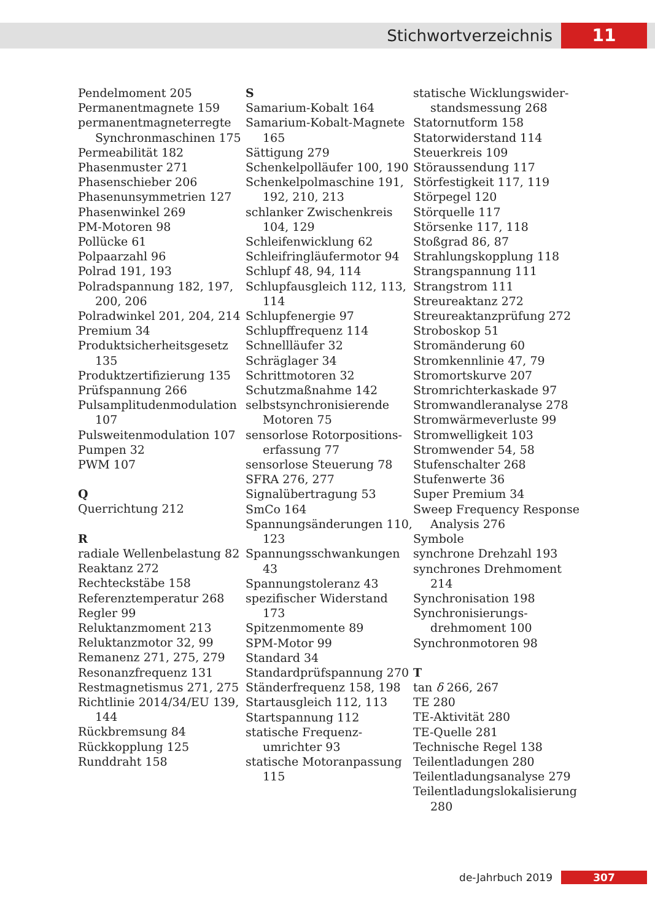Stichwortverzeichnis 11
Pendelmoment 205
Permanentmagnete 159
permanentmagneterregte Synchronmaschinen 175
Permeabilität 182
Phasenmuster 271
Phasenschieber 206
Phasenunsymmetrien 127
Phasenwinkel 269
PM-Motoren 98
Pollücke 61
Polpaarzahl 96
Polrad 191, 193
Polradspannung 182, 197, 200, 206
Polradwinkel 201, 204, 214
Premium 34
Produktsicherheitsgesetz 135
Produktzertifizierung 135
Prüfspannung 266
Pulsamplitudenmodulation 107
Pulsweitenmodulation 107
Pumpen 32
PWM 107
Q
Querrichtung 212
R
radiale Wellenbelastung 82
Reaktanz 272
Rechteckstäbe 158
Referenztemperatur 268
Regler 99
Reluktanzmoment 213
Reluktanzmotor 32, 99
Remanenz 271, 275, 279
Resonanzfrequenz 131
Restmagnetismus 271, 275
Richtlinie 2014/34/EU 139, 144
Rückbremsung 84
Rückkopplung 125
Runddraht 158
S
Samarium-Kobalt 164
Samarium-Kobalt-Magnete 165
Sättigung 279
Schenkelpolläufer 100, 190
Schenkelpolmaschine 191, 192, 210, 213
schlanker Zwischenkreis 104, 129
Schleifenwicklung 62
Schleifringläufermotor 94
Schlupf 48, 94, 114
Schlupfausgleich 112, 113, 114
Schlupfenergie 97
Schlupffrequenz 114
Schnellläufer 32
Schräglager 34
Schrittmotoren 32
Schutzmaßnahme 142
selbstsynchronisierende Motoren 75
sensorlose Rotorpositions­erfassung 77
sensorlose Steuerung 78
SFRA 276, 277
Signalübertragung 53
SmCo 164
Spannungsänderungen 110, 123
Spannungsschwankungen 43
Spannungstoleranz 43
spezifischer Widerstand 173
Spitzenmomente 89
SPM-Motor 99
Standard 34
Standardprüfspannung 270
Ständerfrequenz 158, 198
Startausgleich 112, 113
Startspannung 112
statische Frequenz­umrichter 93
statische Motoranpassung 115
statische Wicklungswider­standsmessung 268
Statornutform 158
Statorwiderstand 114
Steuerkreis 109
Störaussendung 117
Störfestigkeit 117, 119
Störpegel 120
Störquelle 117
Störsenke 117, 118
Stoßgrad 86, 87
Strahlungskopplung 118
Strangspannung 111
Strangstrom 111
Streureaktanz 272
Streureaktanzprüfung 272
Stroboskop 51
Stromänderung 60
Stromkennlinie 47, 79
Stromortskurve 207
Stromrichterkaskade 97
Stromwandleranalyse 278
Stromwärmeverluste 99
Stromwelligkeit 103
Stromwender 54, 58
Stufenschalter 268
Stufenwerte 36
Super Premium 34
Sweep Frequency Response Analysis 276
Symbole
synchrone Drehzahl 193
synchrones Drehmoment 214
Synchronisation 198
Synchronisierungs­drehmoment 100
Synchronmotoren 98
T
tan δ 266, 267
TE 280
TE-Aktivität 280
TE-Quelle 281
Technische Regel 138
Teilentladungen 280
Teilentladungsanalyse 279
Teilentladungslokalisierung 280
de-Jahrbuch 2019 307